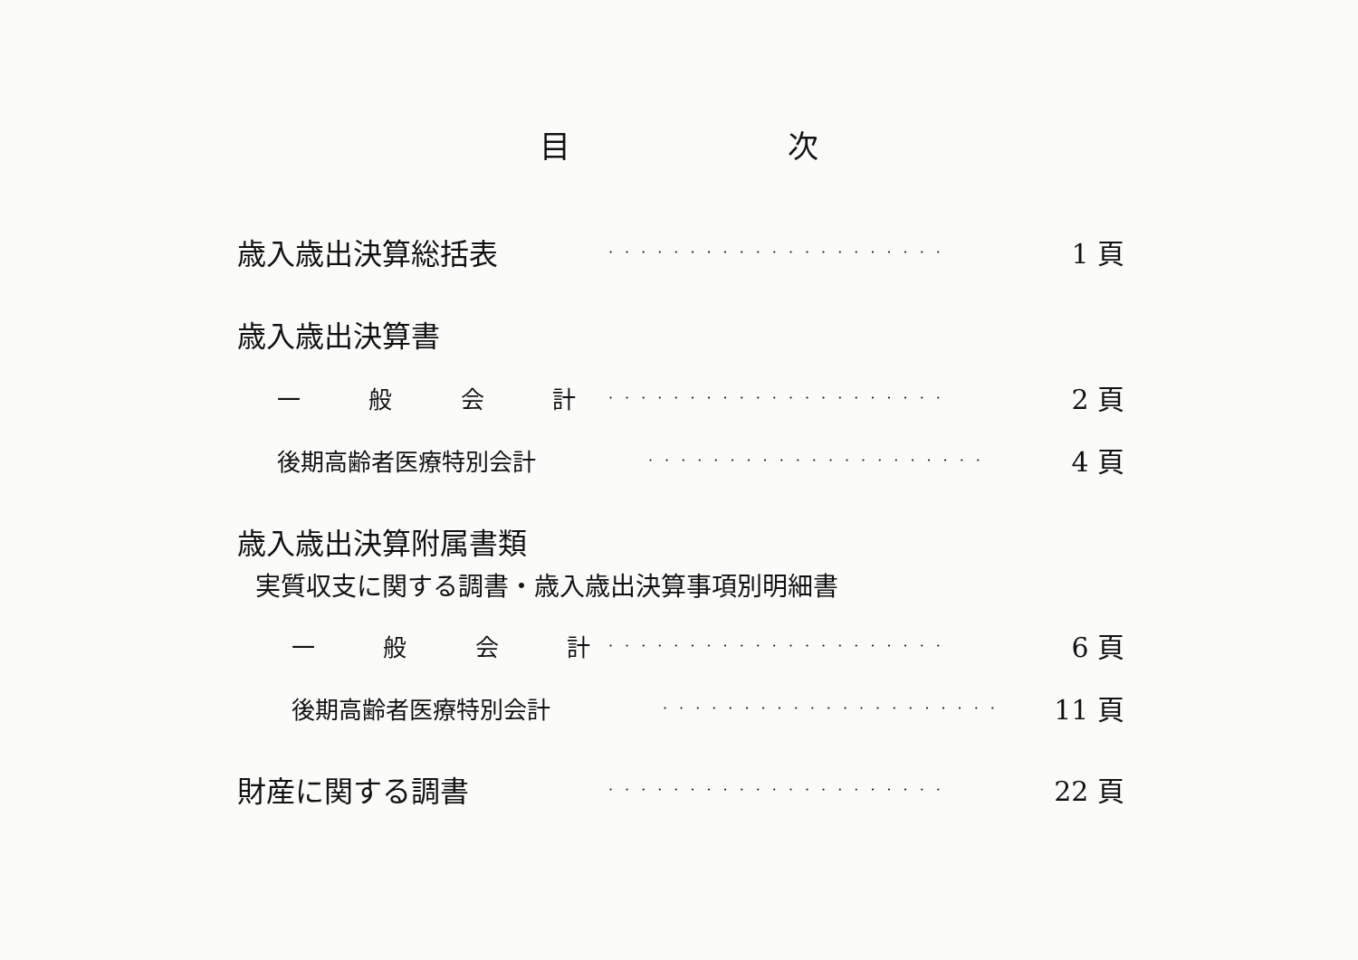目 次
歳入歳出決算総括表
·····················
1 頁
歳入歳出決算書
一般会計
·····················
2 頁
後期高齢者医療特別会計
·····················
4 頁
歳入歳出決算附属書類
実質収支に関する調書・歳入歳出決算事項別明細書
一般会計
·····················
6 頁
後期高齢者医療特別会計
·····················
11 頁
財産に関する調書
·····················
22 頁